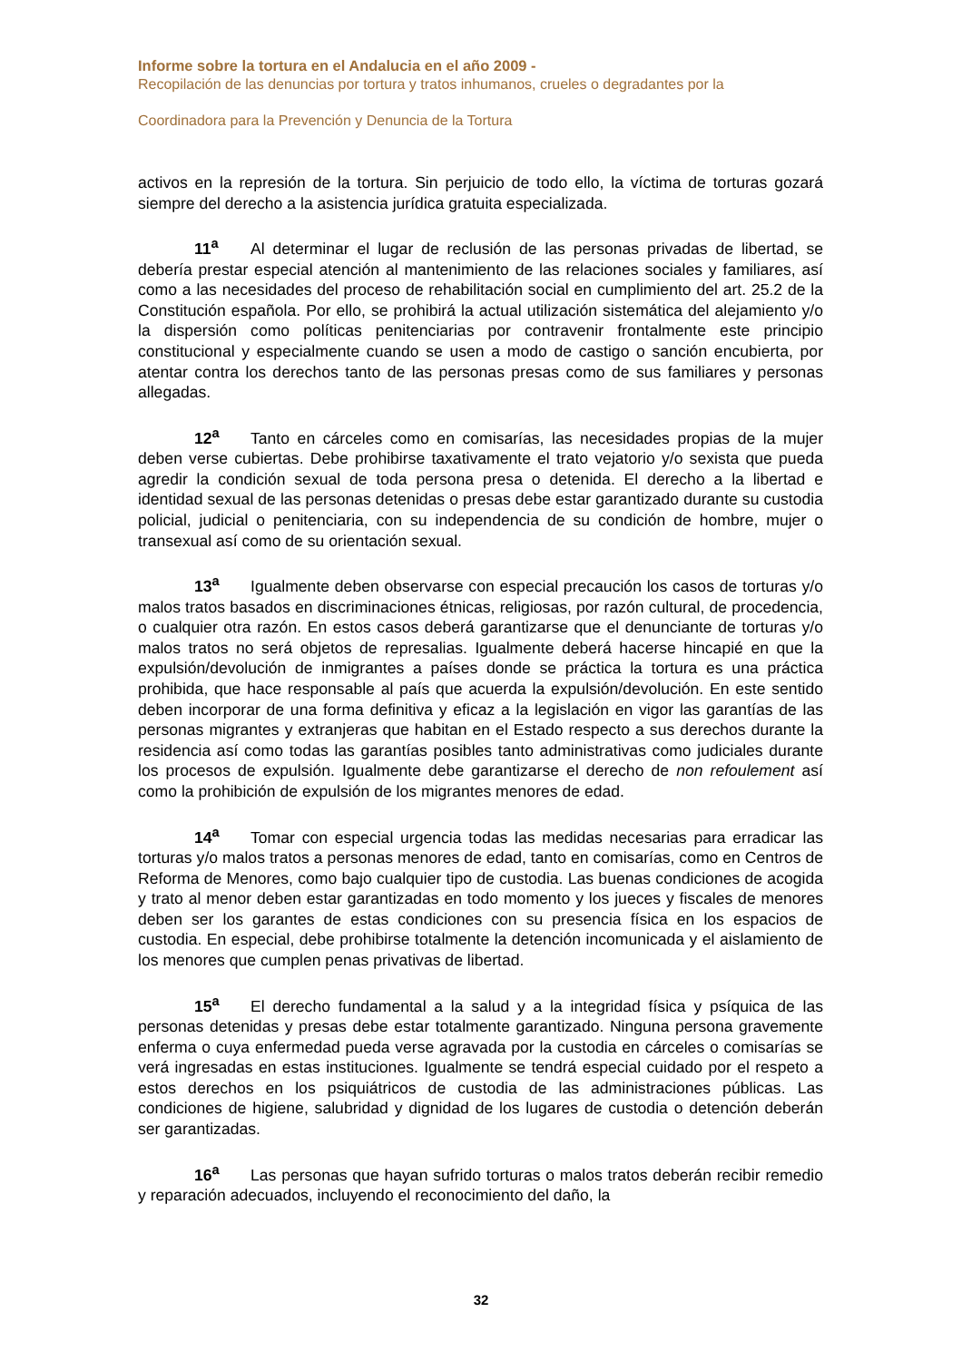Informe sobre la tortura en el Andalucia en el año 2009 -
Recopilación de las denuncias por tortura y tratos inhumanos, crueles o degradantes por la
Coordinadora para la Prevención y Denuncia de la Tortura
activos en la represión de la tortura. Sin perjuicio de todo ello, la víctima de torturas gozará siempre del derecho a la asistencia jurídica gratuita especializada.
11<sup>a</sup> Al determinar el lugar de reclusión de las personas privadas de libertad, se debería prestar especial atención al mantenimiento de las relaciones sociales y familiares, así como a las necesidades del proceso de rehabilitación social en cumplimiento del art. 25.2 de la Constitución española. Por ello, se prohibirá la actual utilización sistemática del alejamiento y/o la dispersión como políticas penitenciarias por contravenir frontalmente este principio constitucional y especialmente cuando se usen a modo de castigo o sanción encubierta, por atentar contra los derechos tanto de las personas presas como de sus familiares y personas allegadas.
12<sup>a</sup> Tanto en cárceles como en comisarías, las necesidades propias de la mujer deben verse cubiertas. Debe prohibirse taxativamente el trato vejatorio y/o sexista que pueda agredir la condición sexual de toda persona presa o detenida. El derecho a la libertad e identidad sexual de las personas detenidas o presas debe estar garantizado durante su custodia policial, judicial o penitenciaria, con su independencia de su condición de hombre, mujer o transexual así como de su orientación sexual.
13<sup>a</sup> Igualmente deben observarse con especial precaución los casos de torturas y/o malos tratos basados en discriminaciones étnicas, religiosas, por razón cultural, de procedencia, o cualquier otra razón. En estos casos deberá garantizarse que el denunciante de torturas y/o malos tratos no será objetos de represalias. Igualmente deberá hacerse hincapié en que la expulsión/devolución de inmigrantes a países donde se práctica la tortura es una práctica prohibida, que hace responsable al país que acuerda la expulsión/devolución. En este sentido deben incorporar de una forma definitiva y eficaz a la legislación en vigor las garantías de las personas migrantes y extranjeras que habitan en el Estado respecto a sus derechos durante la residencia así como todas las garantías posibles tanto administrativas como judiciales durante los procesos de expulsión. Igualmente debe garantizarse el derecho de non refoulement así como la prohibición de expulsión de los migrantes menores de edad.
14<sup>a</sup> Tomar con especial urgencia todas las medidas necesarias para erradicar las torturas y/o malos tratos a personas menores de edad, tanto en comisarías, como en Centros de Reforma de Menores, como bajo cualquier tipo de custodia. Las buenas condiciones de acogida y trato al menor deben estar garantizadas en todo momento y los jueces y fiscales de menores deben ser los garantes de estas condiciones con su presencia física en los espacios de custodia. En especial, debe prohibirse totalmente la detención incomunicada y el aislamiento de los menores que cumplen penas privativas de libertad.
15<sup>a</sup> El derecho fundamental a la salud y a la integridad física y psíquica de las personas detenidas y presas debe estar totalmente garantizado. Ninguna persona gravemente enferma o cuya enfermedad pueda verse agravada por la custodia en cárceles o comisarías se verá ingresadas en estas instituciones. Igualmente se tendrá especial cuidado por el respeto a estos derechos en los psiquiátricos de custodia de las administraciones públicas. Las condiciones de higiene, salubridad y dignidad de los lugares de custodia o detención deberán ser garantizadas.
16<sup>a</sup> Las personas que hayan sufrido torturas o malos tratos deberán recibir remedio y reparación adecuados, incluyendo el reconocimiento del daño, la
32